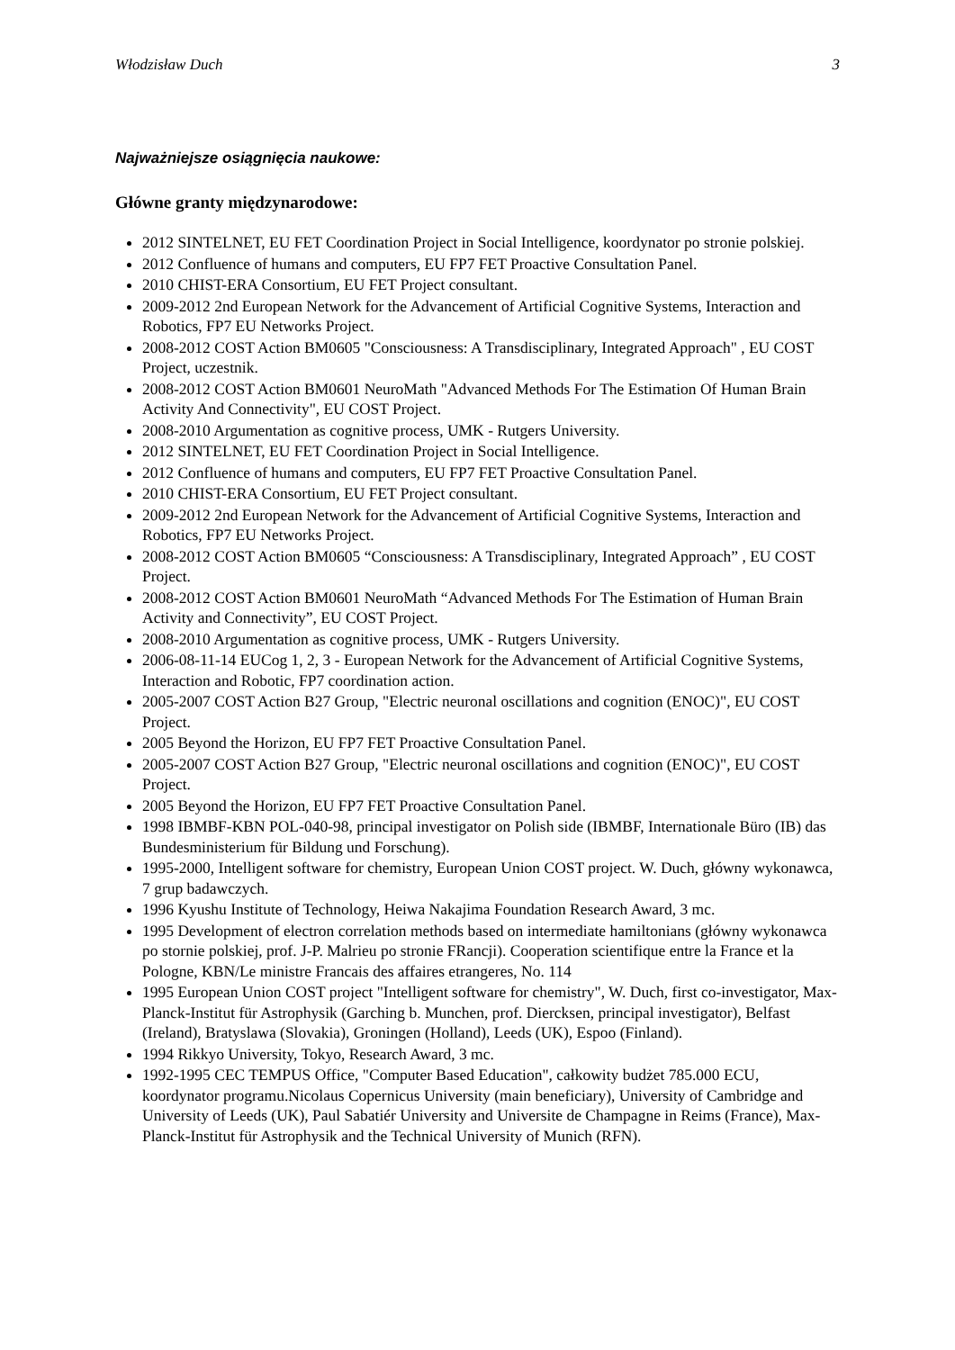Włodzisław Duch 3
Najważniejsze osiągnięcia naukowe:
Główne granty międzynarodowe:
2012 SINTELNET, EU FET Coordination Project in Social Intelligence, koordynator po stronie polskiej.
2012 Confluence of humans and computers, EU FP7 FET Proactive Consultation Panel.
2010 CHIST-ERA Consortium, EU FET Project consultant.
2009-2012 2nd European Network for the Advancement of Artificial Cognitive Systems, Interaction and Robotics, FP7 EU Networks Project.
2008-2012 COST Action BM0605 "Consciousness: A Transdisciplinary, Integrated Approach" , EU COST Project, uczestnik.
2008-2012 COST Action BM0601 NeuroMath "Advanced Methods For The Estimation Of Human Brain Activity And Connectivity", EU COST Project.
2008-2010 Argumentation as cognitive process, UMK - Rutgers University.
2012 SINTELNET, EU FET Coordination Project in Social Intelligence.
2012 Confluence of humans and computers, EU FP7 FET Proactive Consultation Panel.
2010 CHIST-ERA Consortium, EU FET Project consultant.
2009-2012 2nd European Network for the Advancement of Artificial Cognitive Systems, Interaction and Robotics, FP7 EU Networks Project.
2008-2012 COST Action BM0605 “Consciousness: A Transdisciplinary, Integrated Approach” , EU COST Project.
2008-2012 COST Action BM0601 NeuroMath “Advanced Methods For The Estimation of Human Brain Activity and Connectivity”, EU COST Project.
2008-2010 Argumentation as cognitive process, UMK - Rutgers University.
2006-08-11-14 EUCog 1, 2, 3 - European Network for the Advancement of Artificial Cognitive Systems, Interaction and Robotic, FP7 coordination action.
2005-2007 COST Action B27 Group, "Electric neuronal oscillations and cognition (ENOC)", EU COST Project.
2005 Beyond the Horizon, EU FP7 FET Proactive Consultation Panel.
2005-2007 COST Action B27 Group, "Electric neuronal oscillations and cognition (ENOC)", EU COST Project.
2005 Beyond the Horizon, EU FP7 FET Proactive Consultation Panel.
1998 IBMBF-KBN POL-040-98, principal investigator on Polish side (IBMBF, Internationale Büro (IB) das Bundesministerium für Bildung und Forschung).
1995-2000, Intelligent software for chemistry, European Union COST project. W. Duch, główny wykonawca, 7 grup badawczych.
1996 Kyushu Institute of Technology, Heiwa Nakajima Foundation Research Award, 3 mc.
1995 Development of electron correlation methods based on intermediate hamiltonians (główny wykonawca po stornie polskiej, prof. J-P. Malrieu po stronie FRancji). Cooperation scientifique entre la France et la Pologne, KBN/Le ministre Francais des affaires etrangeres, No. 114
1995 European Union COST project "Intelligent software for chemistry", W. Duch, first co-investigator, Max-Planck-Institut für Astrophysik (Garching b. Munchen, prof. Diercksen, principal investigator), Belfast (Ireland), Bratyslawa (Slovakia), Groningen (Holland), Leeds (UK), Espoo (Finland).
1994 Rikkyo University, Tokyo, Research Award, 3 mc.
1992-1995 CEC TEMPUS Office, "Computer Based Education", całkowity budżet 785.000 ECU, koordynator programu.Nicolaus Copernicus University (main beneficiary), University of Cambridge and University of Leeds (UK), Paul Sabatiér University and Universite de Champagne in Reims (France), Max-Planck-Institut für Astrophysik and the Technical University of Munich (RFN).